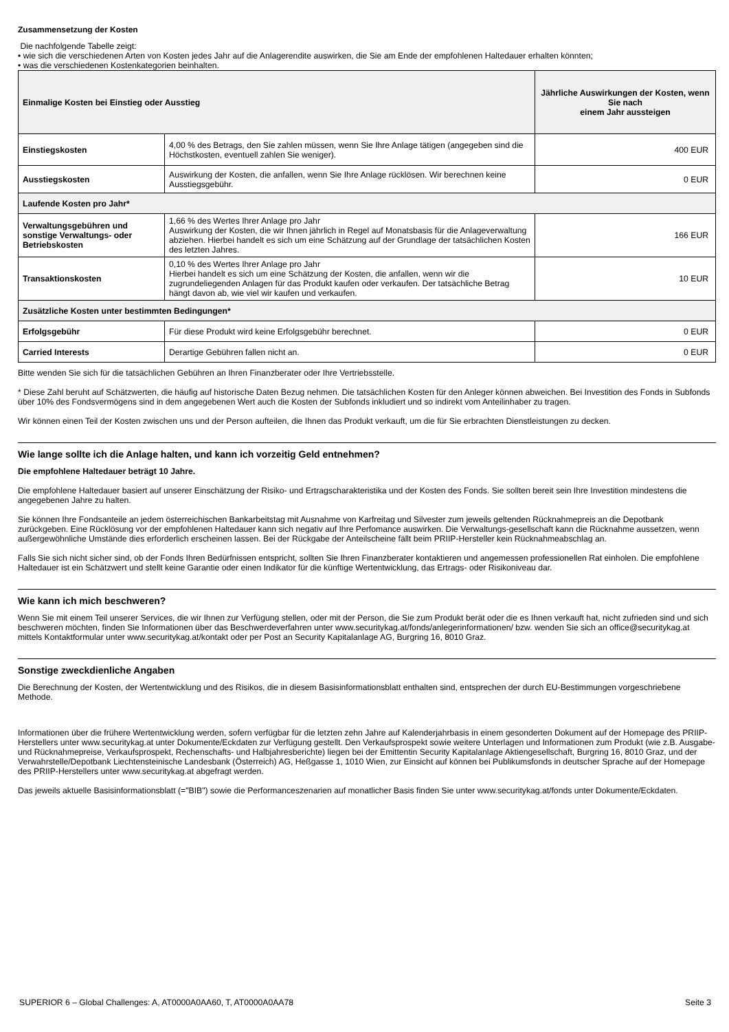Zusammensetzung der Kosten
Die nachfolgende Tabelle zeigt:
• wie sich die verschiedenen Arten von Kosten jedes Jahr auf die Anlagerendite auswirken, die Sie am Ende der empfohlenen Haltedauer erhalten könnten;
• was die verschiedenen Kostenkategorien beinhalten.
| Einmalige Kosten bei Einstieg oder Ausstieg | | Jährliche Auswirkungen der Kosten, wenn Sie nach einem Jahr aussteigen |
| --- | --- | --- |
| Einstiegskosten | 4,00 % des Betrags, den Sie zahlen müssen, wenn Sie Ihre Anlage tätigen (angegeben sind die Höchstkosten, eventuell zahlen Sie weniger). | 400 EUR |
| Ausstiegskosten | Auswirkung der Kosten, die anfallen, wenn Sie Ihre Anlage rücklösen. Wir berechnen keine Ausstiegsgebühr. | 0 EUR |
| Laufende Kosten pro Jahr* | | |
| Verwaltungsgebühren und sonstige Verwaltungs- oder Betriebskosten | 1,66 % des Wertes Ihrer Anlage pro Jahr Auswirkung der Kosten, die wir Ihnen jährlich in Regel auf Monatsbasis für die Anlageverwaltung abziehen. Hierbei handelt es sich um eine Schätzung auf der Grundlage der tatsächlichen Kosten des letzten Jahres. | 166 EUR |
| Transaktionskosten | 0,10 % des Wertes Ihrer Anlage pro Jahr Hierbei handelt es sich um eine Schätzung der Kosten, die anfallen, wenn wir die zugrundeliegenden Anlagen für das Produkt kaufen oder verkaufen. Der tatsächliche Betrag hängt davon ab, wie viel wir kaufen und verkaufen. | 10 EUR |
| Zusätzliche Kosten unter bestimmten Bedingungen* | | |
| Erfolgsgebühr | Für diese Produkt wird keine Erfolgsgebühr berechnet. | 0 EUR |
| Carried Interests | Derartige Gebühren fallen nicht an. | 0 EUR |
Bitte wenden Sie sich für die tatsächlichen Gebühren an Ihren Finanzberater oder Ihre Vertriebsstelle.
* Diese Zahl beruht auf Schätzwerten, die häufig auf historische Daten Bezug nehmen. Die tatsächlichen Kosten für den Anleger können abweichen. Bei Investition des Fonds in Subfonds über 10% des Fondsvermögens sind in dem angegebenen Wert auch die Kosten der Subfonds inkludiert und so indirekt vom Anteilinhaber zu tragen.
Wir können einen Teil der Kosten zwischen uns und der Person aufteilen, die Ihnen das Produkt verkauft, um die für Sie erbrachten Dienstleistungen zu decken.
Wie lange sollte ich die Anlage halten, und kann ich vorzeitig Geld entnehmen?
Die empfohlene Haltedauer beträgt 10 Jahre.
Die empfohlene Haltedauer basiert auf unserer Einschätzung der Risiko- und Ertragscharakteristika und der Kosten des Fonds. Sie sollten bereit sein Ihre Investition mindestens die angegebenen Jahre zu halten.
Sie können Ihre Fondsanteile an jedem österreichischen Bankarbeitstag mit Ausnahme von Karfreitag und Silvester zum jeweils geltenden Rücknahmepreis an die Depotbank zurückgeben. Eine Rücklösung vor der empfohlenen Haltedauer kann sich negativ auf Ihre Perfomance auswirken. Die Verwaltungs-gesellschaft kann die Rücknahme aussetzen, wenn außergewöhnliche Umstände dies erforderlich erscheinen lassen. Bei der Rückgabe der Anteilscheine fällt beim PRIIP-Hersteller kein Rücknahmeabschlag an.
Falls Sie sich nicht sicher sind, ob der Fonds Ihren Bedürfnissen entspricht, sollten Sie Ihren Finanzberater kontaktieren und angemessen professionellen Rat einholen. Die empfohlene Haltedauer ist ein Schätzwert und stellt keine Garantie oder einen Indikator für die künftige Wertentwicklung, das Ertrags- oder Risikoniveau dar.
Wie kann ich mich beschweren?
Wenn Sie mit einem Teil unserer Services, die wir Ihnen zur Verfügung stellen, oder mit der Person, die Sie zum Produkt berät oder die es Ihnen verkauft hat, nicht zufrieden sind und sich beschweren möchten, finden Sie Informationen über das Beschwerdeverfahren unter www.securitykag.at/fonds/anlegerinformationen/ bzw. wenden Sie sich an office@securitykag.at mittels Kontaktformular unter www.securitykag.at/kontakt oder per Post an Security Kapitalanlage AG, Burgring 16, 8010 Graz.
Sonstige zweckdienliche Angaben
Die Berechnung der Kosten, der Wertentwicklung und des Risikos, die in diesem Basisinformationsblatt enthalten sind, entsprechen der durch EU-Bestimmungen vorgeschriebene Methode.
Informationen über die frühere Wertentwicklung werden, sofern verfügbar für die letzten zehn Jahre auf Kalenderjahrbasis in einem gesonderten Dokument auf der Homepage des PRIIP-Herstellers unter www.securitykag.at unter Dokumente/Eckdaten zur Verfügung gestellt. Den Verkaufsprospekt sowie weitere Unterlagen und Informationen zum Produkt (wie z.B. Ausgabe- und Rücknahmepreise, Verkaufsprospekt, Rechenschafts- und Halbjahresberichte) liegen bei der Emittentin Security Kapitalanlage Aktiengesellschaft, Burgring 16, 8010 Graz, und der Verwahrstelle/Depotbank Liechtensteinische Landesbank (Österreich) AG, Heßgasse 1, 1010 Wien, zur Einsicht auf können bei Publikumsfonds in deutscher Sprache auf der Homepage des PRIIP-Herstellers unter www.securitykag.at abgefragt werden.
Das jeweils aktuelle Basisinformationsblatt (="BIB") sowie die Performanceszenarien auf monatlicher Basis finden Sie unter www.securitykag.at/fonds unter Dokumente/Eckdaten.
SUPERIOR 6 – Global Challenges: A, AT0000A0AA60, T, AT0000A0AA78 Seite 3